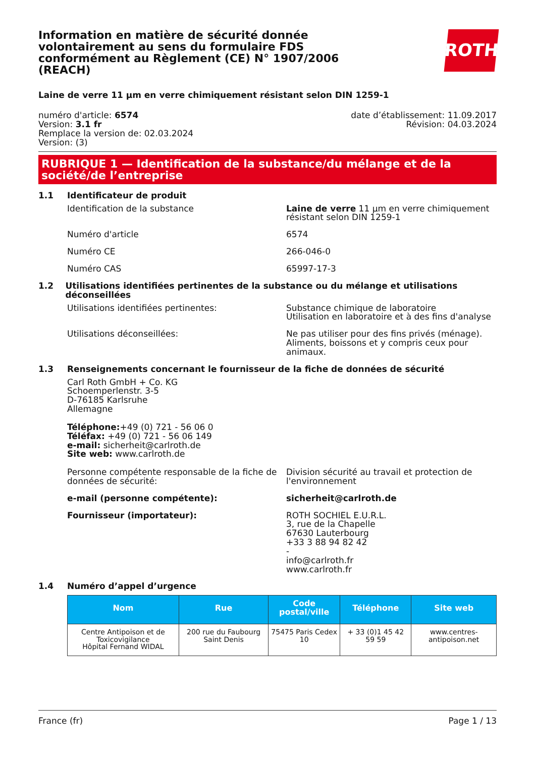Information en matière de sécurité donnée volontairement au sens du formulaire FDS conformément au Règlement (CE) N° 1907/2006 (REACH)
ROTH
Laine de verre 11 µm en verre chimiquement résistant selon DIN 1259-1
numéro d'article: 6574
Version: 3.1 fr
Remplace la version de: 02.03.2024
Version: (3)
date d’établissement: 11.09.2017
Révision: 04.03.2024
RUBRIQUE 1 — Identification de la substance/du mélange et de la société/de l’entreprise
1.1 Identificateur de produit
Identification de la substance Laine de verre 11 µm en verre chimiquement résistant selon DIN 1259-1
Numéro d'article 6574
Numéro CE 266-046-0
Numéro CAS 65997-17-3
1.2 Utilisations identifiées pertinentes de la substance ou du mélange et utilisations déconseillées
Utilisations identifiées pertinentes: Substance chimique de laboratoire
Utilisation en laboratoire et à des fins d'analyse
Utilisations déconseillées: Ne pas utiliser pour des fins privés (ménage). Aliments, boissons et y compris ceux pour animaux.
1.3 Renseignements concernant le fournisseur de la fiche de données de sécurité
Carl Roth GmbH + Co. KG
Schoemperlenstr. 3-5
D-76185 Karlsruhe
Allemagne
Téléphone:+49 (0) 721 - 56 06 0
Téléfax: +49 (0) 721 - 56 06 149
e-mail: sicherheit@carlroth.de
Site web: www.carlroth.de
Personne compétente responsable de la fiche de données de sécurité:
Division sécurité au travail et protection de l'environnement
e-mail (personne compétente): sicherheit@carlroth.de
Fournisseur (importateur): ROTH SOCHIEL E.U.R.L.
3, rue de la Chapelle
67630 Lauterbourg
+33 3 88 94 82 42
-
info@carlroth.fr
www.carlroth.fr
1.4 Numéro d’appel d’urgence
| Nom | Rue | Code postal/ville | Téléphone | Site web |
| --- | --- | --- | --- | --- |
| Centre Antipoison et de Toxicovigilance Hôpital Fernand WIDAL | 200 rue du Faubourg Saint Denis | 75475 Paris Cedex 10 | + 33 (0)1 45 42 59 59 | www.centres-antipoison.net |
France (fr) Page 1 / 13